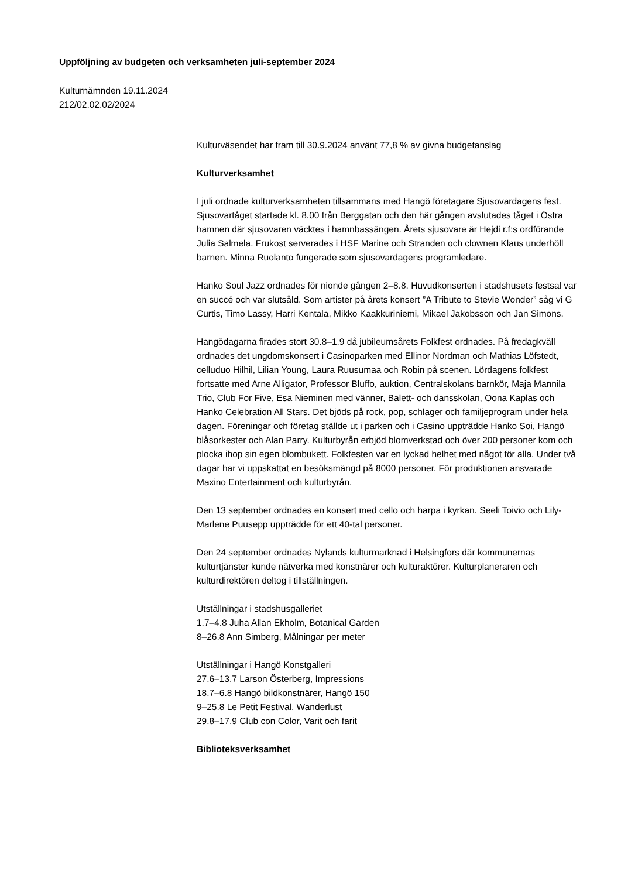Uppföljning av budgeten och verksamheten juli-september 2024
Kulturnämnden 19.11.2024
212/02.02.02/2024
Kulturväsendet har fram till 30.9.2024 använt 77,8 % av givna budgetanslag
Kulturverksamhet
I juli ordnade kulturverksamheten tillsammans med Hangö företagare Sjusovardagens fest. Sjusovartåget startade kl. 8.00 från Berggatan och den här gången avslutades tåget i Östra hamnen där sjusovaren väcktes i hamnbassängen. Årets sjusovare är Hejdi r.f:s ordförande Julia Salmela. Frukost serverades i HSF Marine och Stranden och clownen Klaus underhöll barnen. Minna Ruolanto fungerade som sjusovardagens programledare.
Hanko Soul Jazz ordnades för nionde gången 2–8.8. Huvudkonserten i stadshusets festsal var en succé och var slutsåld. Som artister på årets konsert ”A Tribute to Stevie Wonder” såg vi G Curtis, Timo Lassy, Harri Kentala, Mikko Kaakkuriniemi, Mikael Jakobsson och Jan Simons.
Hangödagarna firades stort 30.8–1.9 då jubileumsårets Folkfest ordnades. På fredagkväll ordnades det ungdomskonsert i Casinoparken med Ellinor Nordman och Mathias Löfstedt, celluduo Hilhil, Lilian Young, Laura Ruusumaa och Robin på scenen. Lördagens folkfest fortsatte med Arne Alligator, Professor Bluffo, auktion, Centralskolans barnkör, Maja Mannila Trio, Club For Five, Esa Nieminen med vänner, Balett- och dansskolan, Oona Kaplas och Hanko Celebration All Stars. Det bjöds på rock, pop, schlager och familjeprogram under hela dagen. Föreningar och företag ställde ut i parken och i Casino uppträdde Hanko Soi, Hangö blåsorkester och Alan Parry. Kulturbyrån erbjöd blomverkstad och över 200 personer kom och plocka ihop sin egen blombukett. Folkfesten var en lyckad helhet med något för alla. Under två dagar har vi uppskattat en besöksmängd på 8000 personer. För produktionen ansvarade Maxino Entertainment och kulturbyrån.
Den 13 september ordnades en konsert med cello och harpa i kyrkan. Seeli Toivio och Lily-Marlene Puusepp uppträdde för ett 40-tal personer.
Den 24 september ordnades Nylands kulturmarknad i Helsingfors där kommunernas kulturtjänster kunde nätverka med konstnärer och kulturaktörer. Kulturplaneraren och kulturdirektören deltog i tillställningen.
Utställningar i stadshusgalleriet
1.7–4.8 Juha Allan Ekholm, Botanical Garden
8–26.8 Ann Simberg, Målningar per meter
Utställningar i Hangö Konstgalleri
27.6–13.7 Larson Österberg, Impressions
18.7–6.8 Hangö bildkonstnärer, Hangö 150
9–25.8 Le Petit Festival, Wanderlust
29.8–17.9 Club con Color, Varit och farit
Biblioteksverksamhet